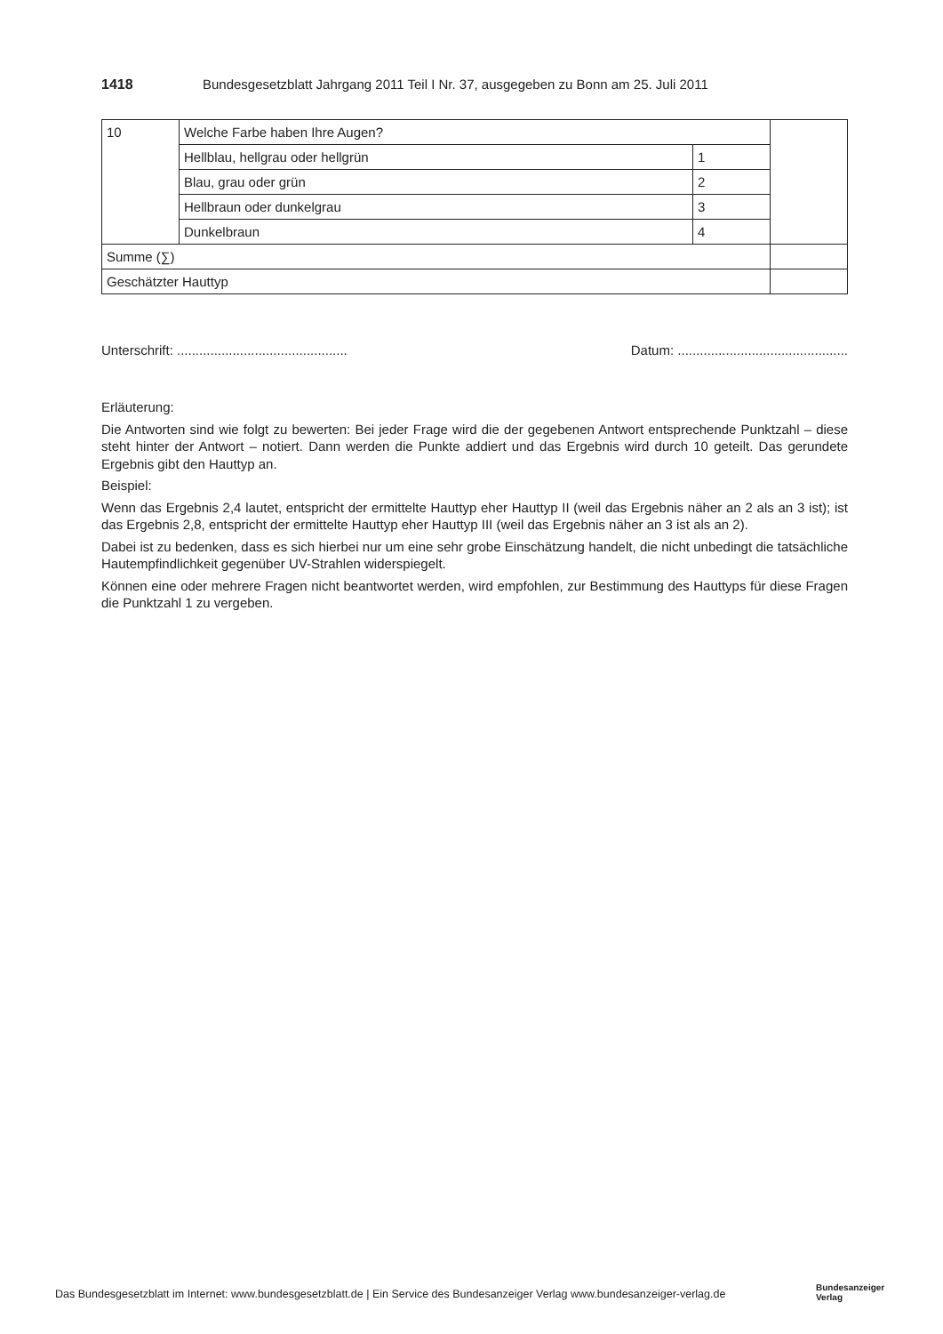1418 Bundesgesetzblatt Jahrgang 2011 Teil I Nr. 37, ausgegeben zu Bonn am 25. Juli 2011
| 10 | Welche Farbe haben Ihre Augen? | | |
| | Hellblau, hellgrau oder hellgrün | 1 | |
| | Blau, grau oder grün | 2 | |
| | Hellbraun oder dunkelgrau | 3 | |
| | Dunkelbraun | 4 | |
| Summe (∑) | | | |
| Geschätzter Hauttyp | | | |
Unterschrift: .............................................. Datum: ..............................................
Erläuterung:
Die Antworten sind wie folgt zu bewerten: Bei jeder Frage wird die der gegebenen Antwort entsprechende Punkt­zahl – diese steht hinter der Antwort – notiert. Dann werden die Punkte addiert und das Ergebnis wird durch 10 geteilt. Das gerundete Ergebnis gibt den Hauttyp an.
Beispiel:
Wenn das Ergebnis 2,4 lautet, entspricht der ermittelte Hauttyp eher Hauttyp II (weil das Ergebnis näher an 2 als an 3 ist); ist das Ergebnis 2,8, entspricht der ermittelte Hauttyp eher Hauttyp III (weil das Ergebnis näher an 3 ist als an 2).
Dabei ist zu bedenken, dass es sich hierbei nur um eine sehr grobe Einschätzung handelt, die nicht unbedingt die tatsächliche Hautempfindlichkeit gegenüber UV-Strahlen widerspiegelt.
Können eine oder mehrere Fragen nicht beantwortet werden, wird empfohlen, zur Bestimmung des Hauttyps für diese Fragen die Punktzahl 1 zu vergeben.
Das Bundesgesetzblatt im Internet: www.bundesgesetzblatt.de | Ein Service des Bundesanzeiger Verlag www.bundesanzeiger-verlag.de
Bundesanzeiger
Verlag